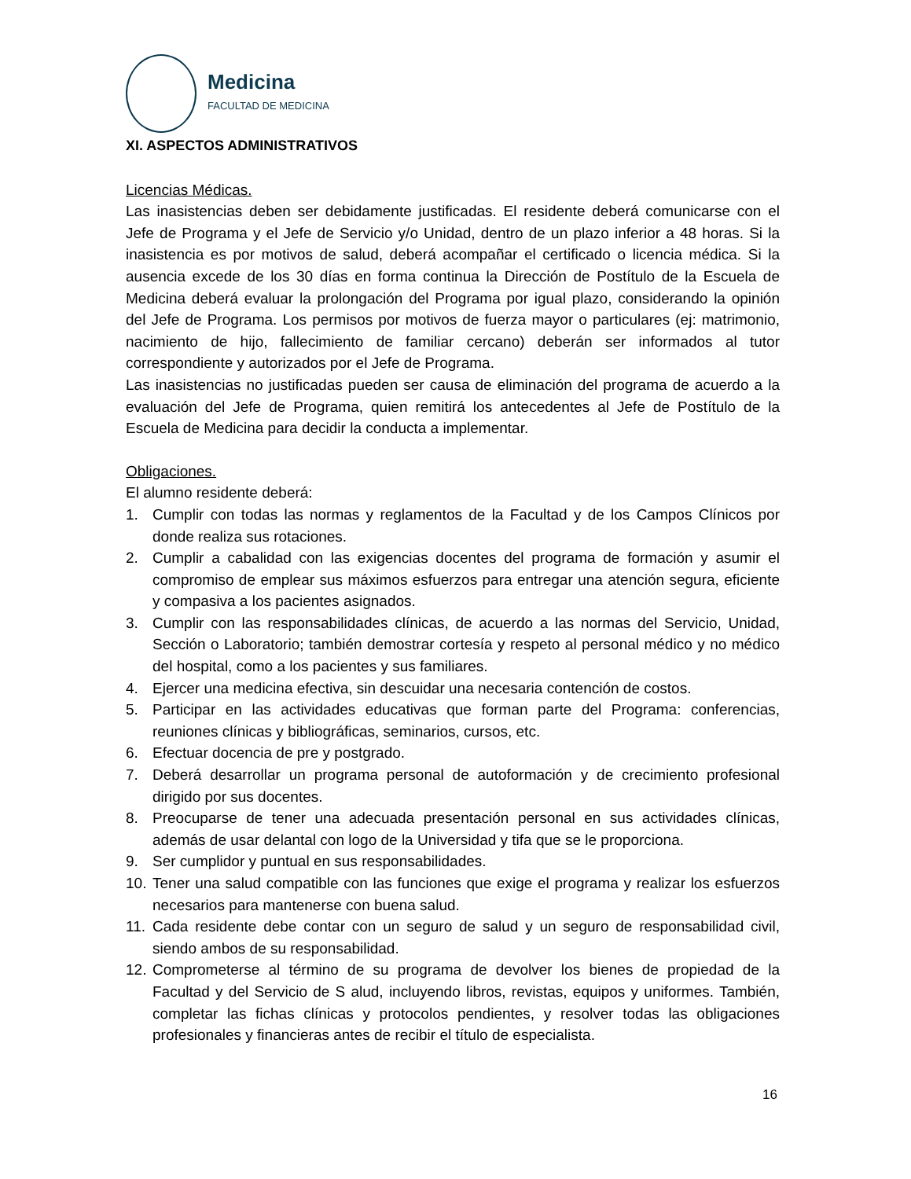Medicina
FACULTAD DE MEDICINA
XI. ASPECTOS ADMINISTRATIVOS
Licencias Médicas.
Las inasistencias deben ser debidamente justificadas. El residente deberá comunicarse con el Jefe de Programa y el Jefe de Servicio y/o Unidad, dentro de un plazo inferior a 48 horas. Si la inasistencia es por motivos de salud, deberá acompañar el certificado o licencia médica. Si la ausencia excede de los 30 días en forma continua la Dirección de Postítulo de la Escuela de Medicina deberá evaluar la prolongación del Programa por igual plazo, considerando la opinión del Jefe de Programa. Los permisos por motivos de fuerza mayor o particulares (ej: matrimonio, nacimiento de hijo, fallecimiento de familiar cercano) deberán ser informados al tutor correspondiente y autorizados por el Jefe de Programa.
Las inasistencias no justificadas pueden ser causa de eliminación del programa de acuerdo a la evaluación del Jefe de Programa, quien remitirá los antecedentes al Jefe de Postítulo de la Escuela de Medicina para decidir la conducta a implementar.
Obligaciones.
El alumno residente deberá:
1. Cumplir con todas las normas y reglamentos de la Facultad y de los Campos Clínicos por donde realiza sus rotaciones.
2. Cumplir a cabalidad con las exigencias docentes del programa de formación y asumir el compromiso de emplear sus máximos esfuerzos para entregar una atención segura, eficiente y compasiva a los pacientes asignados.
3. Cumplir con las responsabilidades clínicas, de acuerdo a las normas del Servicio, Unidad, Sección o Laboratorio; también demostrar cortesía y respeto al personal médico y no médico del hospital, como a los pacientes y sus familiares.
4. Ejercer una medicina efectiva, sin descuidar una necesaria contención de costos.
5. Participar en las actividades educativas que forman parte del Programa: conferencias, reuniones clínicas y bibliográficas, seminarios, cursos, etc.
6. Efectuar docencia de pre y postgrado.
7. Deberá desarrollar un programa personal de autoformación y de crecimiento profesional dirigido por sus docentes.
8. Preocuparse de tener una adecuada presentación personal en sus actividades clínicas, además de usar delantal con logo de la Universidad y tifa que se le proporciona.
9. Ser cumplidor y puntual en sus responsabilidades.
10. Tener una salud compatible con las funciones que exige el programa y realizar los esfuerzos necesarios para mantenerse con buena salud.
11. Cada residente debe contar con un seguro de salud y un seguro de responsabilidad civil, siendo ambos de su responsabilidad.
12. Comprometerse al término de su programa de devolver los bienes de propiedad de la Facultad y del Servicio de S alud, incluyendo libros, revistas, equipos y uniformes. También, completar las fichas clínicas y protocolos pendientes, y resolver todas las obligaciones profesionales y financieras antes de recibir el título de especialista.
16